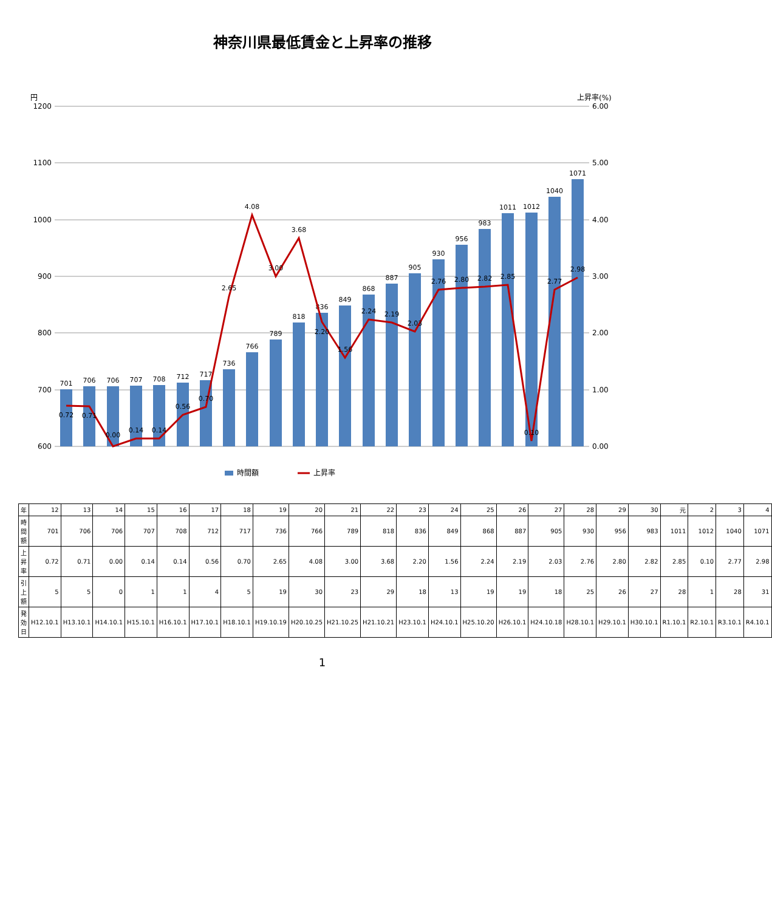神奈川県最低賃金と上昇率の推移
円
上昇率(%)
1200
1100
1000
900
800
700
600
6.00
5.00
4.00
3.00
2.00
1.00
0.00
701
706
706
707
708
712
717
736
766
789
818
836
849
868
887
905
930
956
983
1011
1012
1040
1071
0.72
0.71
0.00
0.14
0.14
0.56
0.70
2.65
4.08
3.00
3.68
2.20
1.56
2.24
2.19
2.03
2.76
2.80
2.82
2.85
0.10
2.77
2.98
時間額
上昇率
| 年 | 12 | 13 | 14 | 15 | 16 | 17 | 18 | 19 | 20 | 21 | 22 | 23 | 24 | 25 | 26 | 27 | 28 | 29 | 30 | 元 | 2 | 3 | 4 |
| 時間額 | 701 | 706 | 706 | 707 | 708 | 712 | 717 | 736 | 766 | 789 | 818 | 836 | 849 | 868 | 887 | 905 | 930 | 956 | 983 | 1011 | 1012 | 1040 | 1071 |
| 上昇率 | 0.72 | 0.71 | 0.00 | 0.14 | 0.14 | 0.56 | 0.70 | 2.65 | 4.08 | 3.00 | 3.68 | 2.20 | 1.56 | 2.24 | 2.19 | 2.03 | 2.76 | 2.80 | 2.82 | 2.85 | 0.10 | 2.77 | 2.98 |
| 引上額 | 5 | 5 | 0 | 1 | 1 | 4 | 5 | 19 | 30 | 23 | 29 | 18 | 13 | 19 | 19 | 18 | 25 | 26 | 27 | 28 | 1 | 28 | 31 |
| 発効日 | H12.10.1 | H13.10.1 | H14.10.1 | H15.10.1 | H16.10.1 | H17.10.1 | H18.10.1 | H19.10.19 | H20.10.25 | H21.10.25 | H21.10.21 | H23.10.1 | H24.10.1 | H25.10.20 | H26.10.1 | H24.10.18 | H28.10.1 | H29.10.1 | H30.10.1 | R1.10.1 | R2.10.1 | R3.10.1 | R4.10.1 |
1